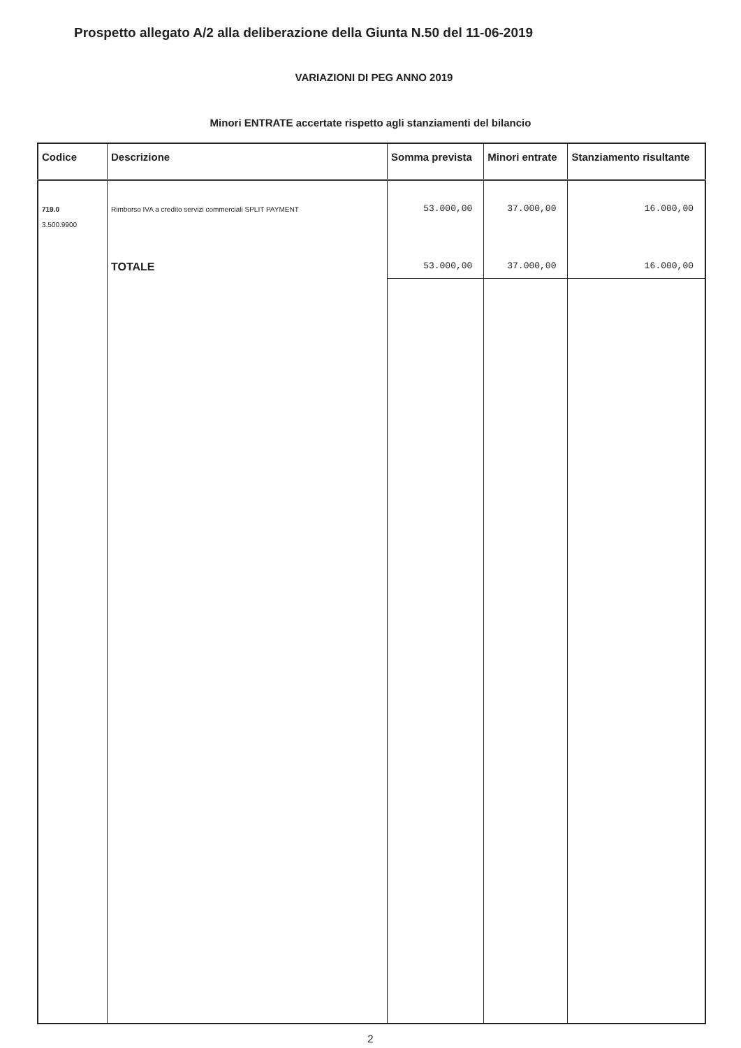Prospetto allegato A/2 alla deliberazione della Giunta N.50 del 11-06-2019
VARIAZIONI DI PEG ANNO 2019
Minori ENTRATE accertate rispetto agli stanziamenti del bilancio
| Codice | Descrizione | Somma prevista | Minori entrate | Stanziamento risultante |
| --- | --- | --- | --- | --- |
| 719.0 3.500.9900 | Rimborso IVA a credito servizi commerciali SPLIT PAYMENT | 53.000,00 | 37.000,00 | 16.000,00 |
| | TOTALE | 53.000,00 | 37.000,00 | 16.000,00 |
2